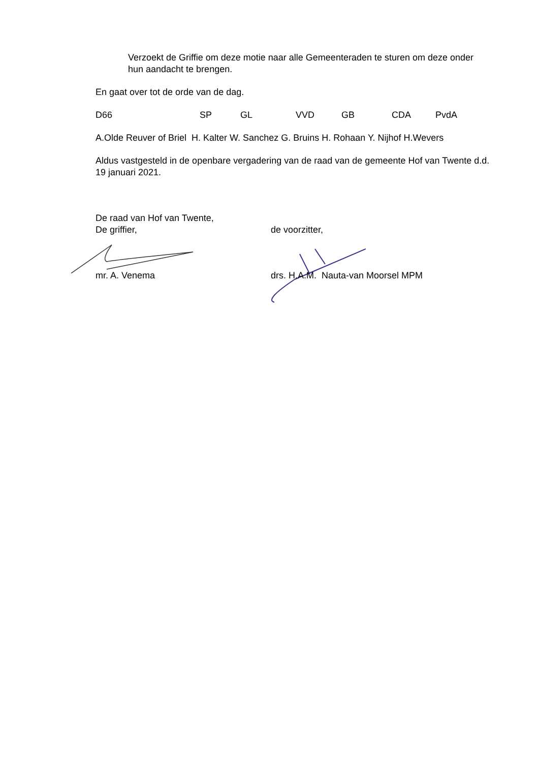Verzoekt de Griffie om deze motie naar alle Gemeenteraden te sturen om deze onder hun aandacht te brengen.
En gaat over tot de orde van de dag.
D66 SP GL VVD GB CDA PvdA
A.Olde Reuver of Briel H. Kalter W. Sanchez G. Bruins H. Rohaan Y. Nijhof H.Wevers
Aldus vastgesteld in de openbare vergadering van de raad van de gemeente Hof van Twente d.d. 19 januari 2021.
De raad van Hof van Twente,
De griffier, de voorzitter,
mr. A. Venema drs. H.A.M. Nauta-van Moorsel MPM